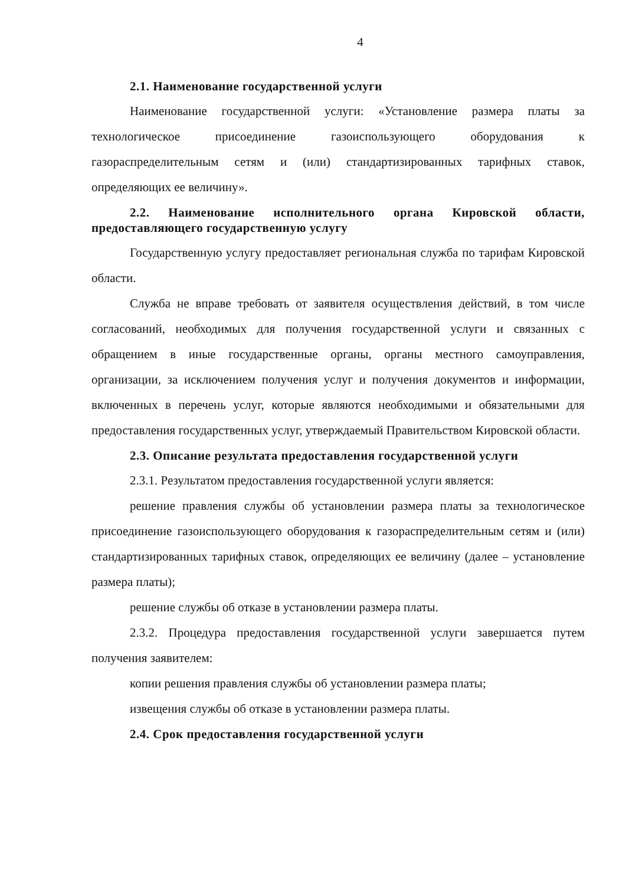4
2.1. Наименование государственной услуги
Наименование государственной услуги: «Установление размера платы за технологическое присоединение газоиспользующего оборудования к газораспределительным сетям и (или) стандартизированных тарифных ставок, определяющих ее величину».
2.2. Наименование исполнительного органа Кировской области, предоставляющего государственную услугу
Государственную услугу предоставляет региональная служба по тарифам Кировской области.
Служба не вправе требовать от заявителя осуществления действий, в том числе согласований, необходимых для получения государственной услуги и связанных с обращением в иные государственные органы, органы местного самоуправления, организации, за исключением получения услуг и получения документов и информации, включенных в перечень услуг, которые являются необходимыми и обязательными для предоставления государственных услуг, утверждаемый Правительством Кировской области.
2.3. Описание результата предоставления государственной услуги
2.3.1. Результатом предоставления государственной услуги является:
решение правления службы об установлении размера платы за технологическое присоединение газоиспользующего оборудования к газораспределительным сетям и (или) стандартизированных тарифных ставок, определяющих ее величину (далее – установление размера платы);
решение службы об отказе в установлении размера платы.
2.3.2. Процедура предоставления государственной услуги завершается путем получения заявителем:
копии решения правления службы об установлении размера платы;
извещения службы об отказе в установлении размера платы.
2.4. Срок предоставления государственной услуги